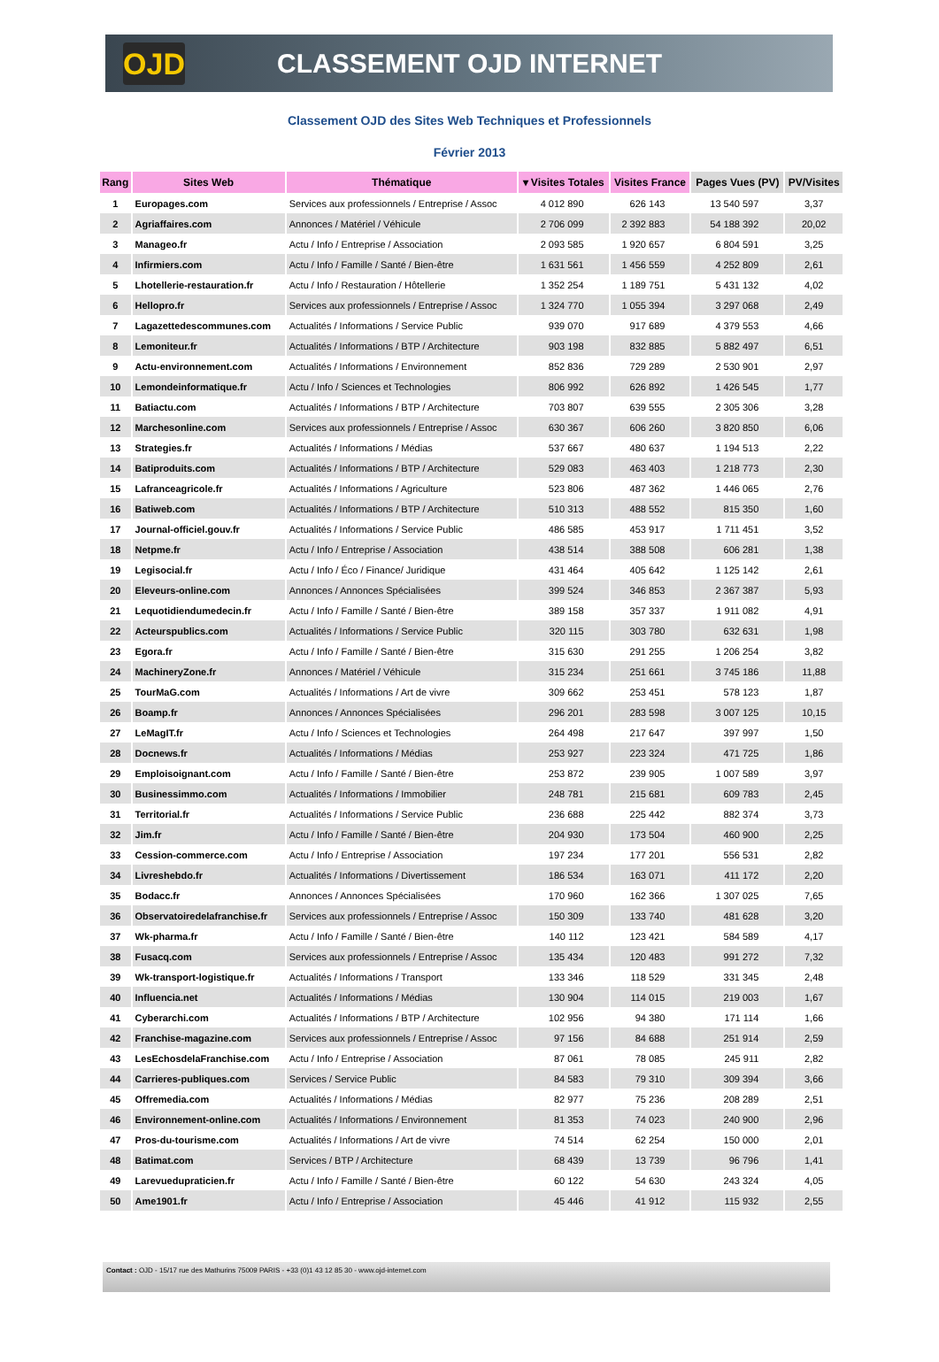OJD
CLASSEMENT OJD INTERNET
Classement OJD des Sites Web Techniques et Professionnels
Février 2013
| Rang | Sites Web | Thématique | ▾ Visites Totales | Visites France | Pages Vues (PV) | PV/Visites |
| --- | --- | --- | --- | --- | --- | --- |
| 1 | Europages.com | Services aux professionnels / Entreprise / Assoc | 4 012 890 | 626 143 | 13 540 597 | 3,37 |
| 2 | Agriaffaires.com | Annonces / Matériel / Véhicule | 2 706 099 | 2 392 883 | 54 188 392 | 20,02 |
| 3 | Manageo.fr | Actu / Info / Entreprise / Association | 2 093 585 | 1 920 657 | 6 804 591 | 3,25 |
| 4 | Infirmiers.com | Actu / Info / Famille / Santé / Bien-être | 1 631 561 | 1 456 559 | 4 252 809 | 2,61 |
| 5 | Lhotellerie-restauration.fr | Actu / Info / Restauration / Hôtellerie | 1 352 254 | 1 189 751 | 5 431 132 | 4,02 |
| 6 | Hellopro.fr | Services aux professionnels / Entreprise / Assoc | 1 324 770 | 1 055 394 | 3 297 068 | 2,49 |
| 7 | Lagazettedescommunes.com | Actualités / Informations / Service Public | 939 070 | 917 689 | 4 379 553 | 4,66 |
| 8 | Lemoniteur.fr | Actualités / Informations / BTP / Architecture | 903 198 | 832 885 | 5 882 497 | 6,51 |
| 9 | Actu-environnement.com | Actualités / Informations / Environnement | 852 836 | 729 289 | 2 530 901 | 2,97 |
| 10 | Lemondeinformatique.fr | Actu / Info / Sciences et Technologies | 806 992 | 626 892 | 1 426 545 | 1,77 |
| 11 | Batiactu.com | Actualités / Informations / BTP / Architecture | 703 807 | 639 555 | 2 305 306 | 3,28 |
| 12 | Marchesonline.com | Services aux professionnels / Entreprise / Assoc | 630 367 | 606 260 | 3 820 850 | 6,06 |
| 13 | Strategies.fr | Actualités / Informations / Médias | 537 667 | 480 637 | 1 194 513 | 2,22 |
| 14 | Batiproduits.com | Actualités / Informations / BTP / Architecture | 529 083 | 463 403 | 1 218 773 | 2,30 |
| 15 | Lafranceagricole.fr | Actualités / Informations / Agriculture | 523 806 | 487 362 | 1 446 065 | 2,76 |
| 16 | Batiweb.com | Actualités / Informations / BTP / Architecture | 510 313 | 488 552 | 815 350 | 1,60 |
| 17 | Journal-officiel.gouv.fr | Actualités / Informations / Service Public | 486 585 | 453 917 | 1 711 451 | 3,52 |
| 18 | Netpme.fr | Actu / Info / Entreprise / Association | 438 514 | 388 508 | 606 281 | 1,38 |
| 19 | Legisocial.fr | Actu / Info / Éco / Finance/ Juridique | 431 464 | 405 642 | 1 125 142 | 2,61 |
| 20 | Eleveurs-online.com | Annonces / Annonces Spécialisées | 399 524 | 346 853 | 2 367 387 | 5,93 |
| 21 | Lequotidiendumedecin.fr | Actu / Info / Famille / Santé / Bien-être | 389 158 | 357 337 | 1 911 082 | 4,91 |
| 22 | Acteurspublics.com | Actualités / Informations / Service Public | 320 115 | 303 780 | 632 631 | 1,98 |
| 23 | Egora.fr | Actu / Info / Famille / Santé / Bien-être | 315 630 | 291 255 | 1 206 254 | 3,82 |
| 24 | MachineryZone.fr | Annonces / Matériel / Véhicule | 315 234 | 251 661 | 3 745 186 | 11,88 |
| 25 | TourMaG.com | Actualités / Informations / Art de vivre | 309 662 | 253 451 | 578 123 | 1,87 |
| 26 | Boamp.fr | Annonces / Annonces Spécialisées | 296 201 | 283 598 | 3 007 125 | 10,15 |
| 27 | LeMagIT.fr | Actu / Info / Sciences et Technologies | 264 498 | 217 647 | 397 997 | 1,50 |
| 28 | Docnews.fr | Actualités / Informations / Médias | 253 927 | 223 324 | 471 725 | 1,86 |
| 29 | Emploisoignant.com | Actu / Info / Famille / Santé / Bien-être | 253 872 | 239 905 | 1 007 589 | 3,97 |
| 30 | Businessimmo.com | Actualités / Informations / Immobilier | 248 781 | 215 681 | 609 783 | 2,45 |
| 31 | Territorial.fr | Actualités / Informations / Service Public | 236 688 | 225 442 | 882 374 | 3,73 |
| 32 | Jim.fr | Actu / Info / Famille / Santé / Bien-être | 204 930 | 173 504 | 460 900 | 2,25 |
| 33 | Cession-commerce.com | Actu / Info / Entreprise / Association | 197 234 | 177 201 | 556 531 | 2,82 |
| 34 | Livreshebdo.fr | Actualités / Informations / Divertissement | 186 534 | 163 071 | 411 172 | 2,20 |
| 35 | Bodacc.fr | Annonces / Annonces Spécialisées | 170 960 | 162 366 | 1 307 025 | 7,65 |
| 36 | Observatoiredelafranchise.fr | Services aux professionnels / Entreprise / Assoc | 150 309 | 133 740 | 481 628 | 3,20 |
| 37 | Wk-pharma.fr | Actu / Info / Famille / Santé / Bien-être | 140 112 | 123 421 | 584 589 | 4,17 |
| 38 | Fusacq.com | Services aux professionnels / Entreprise / Assoc | 135 434 | 120 483 | 991 272 | 7,32 |
| 39 | Wk-transport-logistique.fr | Actualités / Informations / Transport | 133 346 | 118 529 | 331 345 | 2,48 |
| 40 | Influencia.net | Actualités / Informations / Médias | 130 904 | 114 015 | 219 003 | 1,67 |
| 41 | Cyberarchi.com | Actualités / Informations / BTP / Architecture | 102 956 | 94 380 | 171 114 | 1,66 |
| 42 | Franchise-magazine.com | Services aux professionnels / Entreprise / Assoc | 97 156 | 84 688 | 251 914 | 2,59 |
| 43 | LesEchosdelaFranchise.com | Actu / Info / Entreprise / Association | 87 061 | 78 085 | 245 911 | 2,82 |
| 44 | Carrieres-publiques.com | Services / Service Public | 84 583 | 79 310 | 309 394 | 3,66 |
| 45 | Offremedia.com | Actualités / Informations / Médias | 82 977 | 75 236 | 208 289 | 2,51 |
| 46 | Environnement-online.com | Actualités / Informations / Environnement | 81 353 | 74 023 | 240 900 | 2,96 |
| 47 | Pros-du-tourisme.com | Actualités / Informations / Art de vivre | 74 514 | 62 254 | 150 000 | 2,01 |
| 48 | Batimat.com | Services / BTP / Architecture | 68 439 | 13 739 | 96 796 | 1,41 |
| 49 | Larevuedupraticien.fr | Actu / Info / Famille / Santé / Bien-être | 60 122 | 54 630 | 243 324 | 4,05 |
| 50 | Ame1901.fr | Actu / Info / Entreprise / Association | 45 446 | 41 912 | 115 932 | 2,55 |
Contact : OJD - 15/17 rue des Mathurins 75009 PARIS - +33 (0)1 43 12 85 30 - www.ojd-internet.com